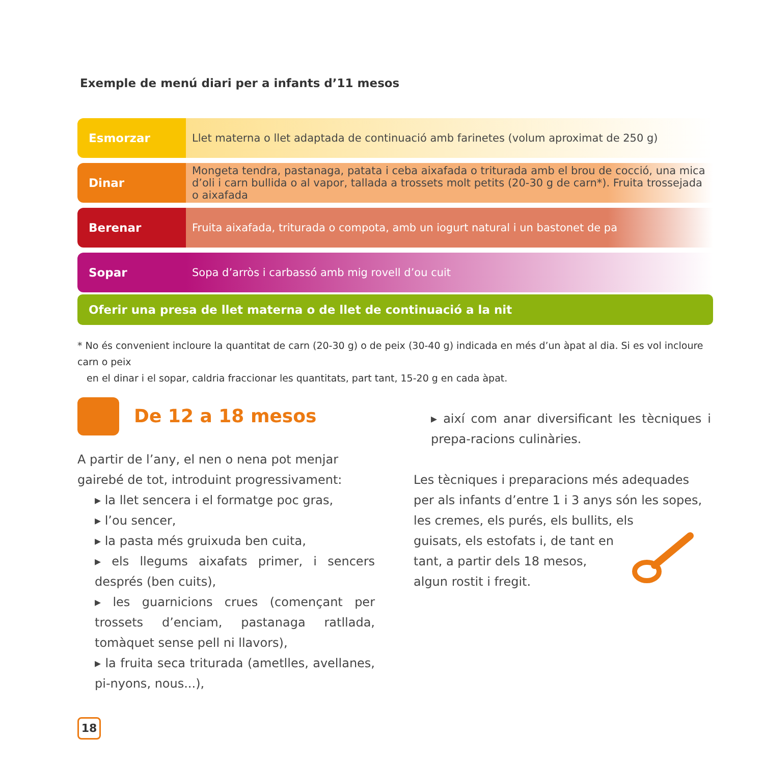Exemple de menú diari per a infants d’11 mesos
| Esmorzar | Llet materna o llet adaptada de continuació amb farinetes (volum aproximat de 250 g) |
| Dinar | Mongeta tendra, pastanaga, patata i ceba aixafada o triturada amb el brou de cocció, una mica d’oli i carn bullida o al vapor, tallada a trossets molt petits (20-30 g de carn*). Fruita trossejada o aixafada |
| Berenar | Fruita aixafada, triturada o compota, amb un iogurt natural i un bastonet de pa |
| Sopar | Sopa d’arròs i carbassó amb mig rovell d’ou cuit |
Oferir una presa de llet materna o de llet de continuació a la nit
* No és convenient incloure la quantitat de carn (20-30 g) o de peix (30-40 g) indicada en més d’un àpat al dia. Si es vol incloure carn o peix
en el dinar i el sopar, caldria fraccionar les quantitats, part tant, 15-20 g en cada àpat.
De 12 a 18 mesos
A partir de l’any, el nen o nena pot menjar gairebé de tot, introduint progressivament:
▸ la llet sencera i el formatge poc gras,
▸ l’ou sencer,
▸ la pasta més gruixuda ben cuita,
▸ els llegums aixafats primer, i sencers després (ben cuits),
▸ les guarnicions crues (començant per trossets d’enciam, pastanaga ratllada, tomàquet sense pell ni llavors),
▸ la fruita seca triturada (ametlles, avellanes, pi-nyons, nous...),
▸ així com anar diversificant les tècniques i prepa-racions culinàries.
Les tècniques i preparacions més adequades per als infants d’entre 1 i 3 anys són les sopes,
les cremes, els purés, els bullits, els
guisats, els estofats i, de tant en
tant, a partir dels 18 mesos,
algun rostit i fregit.
18